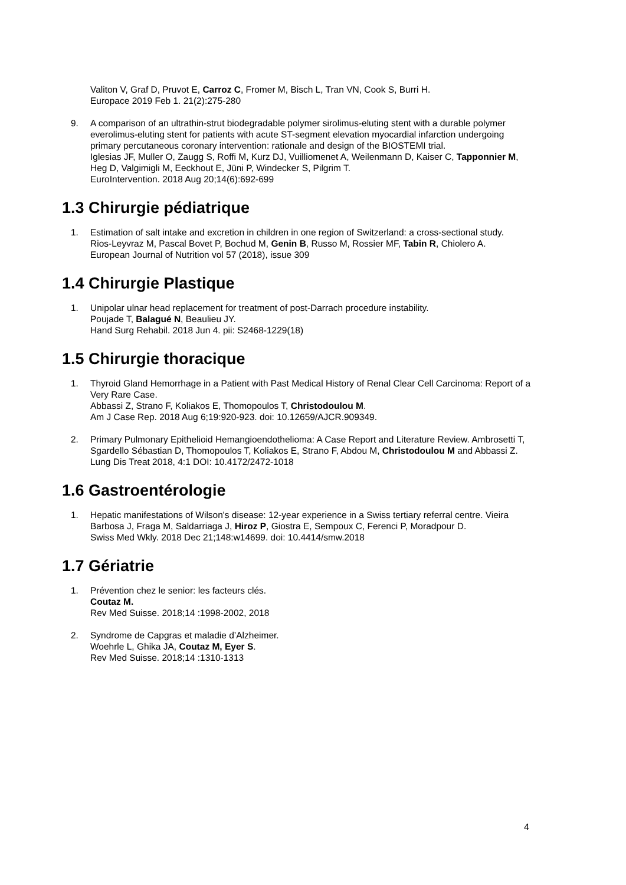Valiton V, Graf D, Pruvot E, Carroz C, Fromer M, Bisch L, Tran VN, Cook S, Burri H.
Europace 2019 Feb 1. 21(2):275-280
9. A comparison of an ultrathin-strut biodegradable polymer sirolimus-eluting stent with a durable polymer everolimus-eluting stent for patients with acute ST-segment elevation myocardial infarction undergoing primary percutaneous coronary intervention: rationale and design of the BIOSTEMI trial.
Iglesias JF, Muller O, Zaugg S, Roffi M, Kurz DJ, Vuilliomenet A, Weilenmann D, Kaiser C, Tapponnier M, Heg D, Valgimigli M, Eeckhout E, Jüni P, Windecker S, Pilgrim T.
EuroIntervention. 2018 Aug 20;14(6):692-699
1.3 Chirurgie pédiatrique
1. Estimation of salt intake and excretion in children in one region of Switzerland: a cross-sectional study.
Rios-Leyvraz M, Pascal Bovet P, Bochud M, Genin B, Russo M, Rossier MF, Tabin R, Chiolero A.
European Journal of Nutrition vol 57 (2018), issue 309
1.4 Chirurgie Plastique
1. Unipolar ulnar head replacement for treatment of post-Darrach procedure instability.
Poujade T, Balagué N, Beaulieu JY.
Hand Surg Rehabil. 2018 Jun 4. pii: S2468-1229(18)
1.5 Chirurgie thoracique
1. Thyroid Gland Hemorrhage in a Patient with Past Medical History of Renal Clear Cell Carcinoma: Report of a Very Rare Case.
Abbassi Z, Strano F, Koliakos E, Thomopoulos T, Christodoulou M.
Am J Case Rep. 2018 Aug 6;19:920-923. doi: 10.12659/AJCR.909349.
2. Primary Pulmonary Epithelioid Hemangioendothelioma: A Case Report and Literature Review. Ambrosetti T, Sgardello Sébastian D, Thomopoulos T, Koliakos E, Strano F, Abdou M, Christodoulou M and Abbassi Z.
Lung Dis Treat 2018, 4:1 DOI: 10.4172/2472-1018
1.6 Gastroentérologie
1. Hepatic manifestations of Wilson's disease: 12-year experience in a Swiss tertiary referral centre. Vieira Barbosa J, Fraga M, Saldarriaga J, Hiroz P, Giostra E, Sempoux C, Ferenci P, Moradpour D.
Swiss Med Wkly. 2018 Dec 21;148:w14699. doi: 10.4414/smw.2018
1.7 Gériatrie
1. Prévention chez le senior: les facteurs clés.
Coutaz M.
Rev Med Suisse. 2018;14 :1998-2002, 2018
2. Syndrome de Capgras et maladie d’Alzheimer.
Woehrle L, Ghika JA, Coutaz M, Eyer S.
Rev Med Suisse. 2018;14 :1310-1313
4